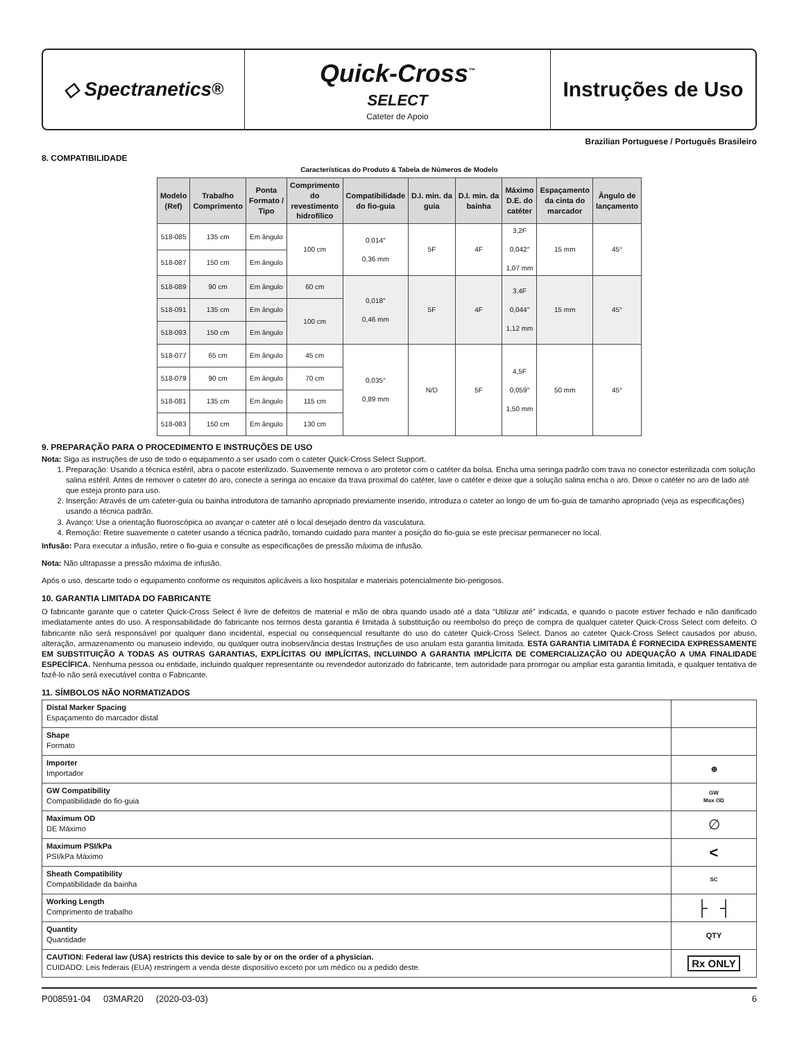◇ Spectranetics<sup>®</sup>
Quick-Cross<sup>™</sup>
SELECT
Cateter de Apoio
Instruções de Uso
Brazilian Portuguese / Português Brasileiro
8. COMPATIBILIDADE
Características do Produto & Tabela de Números de Modelo
| Modelo (Ref) | Trabalho Comprimento | Ponta Formato / Tipo | Comprimento do revestimento hidrofílico | Compatibilidade do fio-guia | D.I. min. da guia | D.I. min. da bainha | Máximo D.E. do catéter | Espaçamento da cinta do marcador | Ângulo de lançamento |
| --- | --- | --- | --- | --- | --- | --- | --- | --- | --- |
| 518-085 | 135 cm | Em ângulo | 100 cm | 0.014″ 0,36 mm | 5F | 4F | 3,2F 0,042″ 1,07 mm | 15 mm | 45° |
| 518-087 | 150 cm | Em ângulo | | | | | | | |
| 518-089 | 90 cm | Em ângulo | 60 cm | 0,018″ 0,46 mm | 5F | 4F | 3,4F 0,044″ 1,12 mm | 15 mm | 45° |
| 518-091 | 135 cm | Em ângulo | 100 cm | | | | | | |
| 518-093 | 150 cm | Em ângulo | | | | | | | |
| 518-077 | 65 cm | Em ângulo | 45 cm | 0,035″ 0,89 mm | N/D | 5F | 4,5F 0,059″ 1,50 mm | 50 mm | 45° |
| 518-079 | 90 cm | Em ângulo | 70 cm | | | | | | |
| 518-081 | 135 cm | Em ângulo | 115 cm | | | | | | |
| 518-083 | 150 cm | Em ângulo | 130 cm | | | | | | |
9. PREPARAÇÃO PARA O PROCEDIMENTO E INSTRUÇÕES DE USO
Nota: Siga as instruções de uso de todo o equipamento a ser usado com o cateter Quick-Cross Select Support.
1. Preparação: Usando a técnica estéril, abra o pacote esterilizado. Suavemente remova o aro protetor com o catéter da bolsa. Encha uma seringa padrão com trava no conector esterilizada com solução salina estéril. Antes de remover o cateter do aro, conecte a seringa ao encaixe da trava proximal do catéter, lave o catéter e deixe que a solução salina encha o aro. Deixe o catéter no aro de lado até que esteja pronto para uso.
2. Inserção: Através de um cateter-guia ou bainha introdutora de tamanho apropriado previamente inserido, introduza o cateter ao longo de um fio-guia de tamanho apropriado (veja as especificações) usando a técnica padrão.
3. Avanço: Use a orientação fluoroscópica ao avançar o cateter até o local desejado dentro da vasculatura.
4. Remoção: Retire suavemente o cateter usando a técnica padrão, tomando cuidado para manter a posição do fio-guia se este precisar permanecer no local.
Infusão: Para executar a infusão, retire o fio-guia e consulte as especificações de pressão máxima de infusão.
Nota: Não ultrapasse a pressão máxima de infusão.
Após o uso, descarte todo o equipamento conforme os requisitos aplicáveis a lixo hospitalar e materiais potencialmente bio-perigosos.
10. GARANTIA LIMITADA DO FABRICANTE
O fabricante garante que o cateter Quick-Cross Select é livre de defeitos de material e mão de obra quando usado até a data “Utilizar até” indicada, e quando o pacote estiver fechado e não danificado imediatamente antes do uso. A responsabilidade do fabricante nos termos desta garantia é limitada à substituição ou reembolso do preço de compra de qualquer cateter Quick-Cross Select com defeito. O fabricante não será responsável por qualquer dano incidental, especial ou consequencial resultante do uso do cateter Quick-Cross Select. Danos ao cateter Quick-Cross Select causados por abuso, alteração, armazenamento ou manuseio indevido, ou qualquer outra inobservância destas Instruções de uso anulam esta garantia limitada. ESTA GARANTIA LIMITADA É FORNECIDA EXPRESSAMENTE EM SUBSTITUIÇÃO A TODAS AS OUTRAS GARANTIAS, EXPLÍCITAS OU IMPLÍCITAS, INCLUINDO A GARANTIA IMPLÍCITA DE COMERCIALIZAÇÃO OU ADEQUAÇÃO A UMA FINALIDADE ESPECÍFICA. Nenhuma pessoa ou entidade, incluindo qualquer representante ou revendedor autorizado do fabricante, tem autoridade para prorrogar ou ampliar esta garantia limitada, e qualquer tentativa de fazê-lo não será executável contra o Fabricante.
11. SÍMBOLOS NÃO NORMATIZADOS
| Distal Marker Spacing Espaçamento do marcador distal | |
| Shape Formato | |
| Importer Importador | ⊕ |
| GW Compatibility Compatibilidade do fio-guia | GW Max OD |
| Maximum OD DE Máximo | ∅ |
| Maximum PSI/kPa PSI/kPa Máximo | < |
| Sheath Compatibility Compatibilidade da bainha | SC |
| Working Length Comprimento de trabalho | ├ ┤ |
| Quantity Quantidade | QTY |
| CAUTION: Federal law (USA) restricts this device to sale by or on the order of a physician. CUIDADO: Leis federais (EUA) restringem a venda deste dispositivo exceto por um médico ou a pedido deste. | Rx ONLY |
P008591-04 03MAR20 (2020-03-03) 6